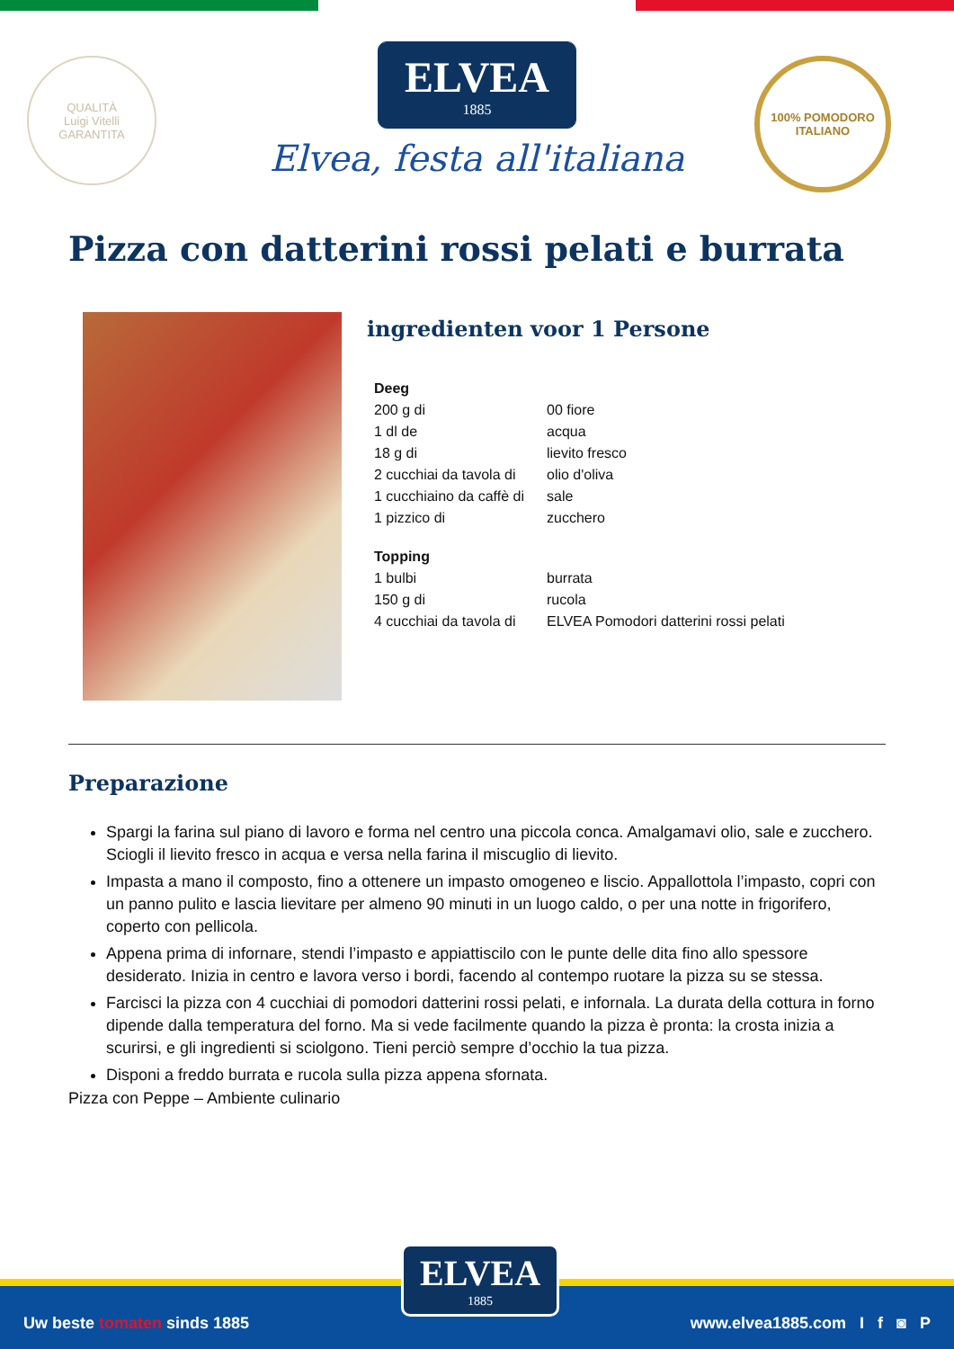QUALITÀ
Luigi Vitelli
GARANTITA
ELVEA 1885
Elvea, festa all'italiana
100% POMODORO
ITALIANO
Pizza con datterini rossi pelati e burrata
ingredienten voor 1 Persone
| Deeg | |
| 200 g di | 00 fiore |
| 1 dl de | acqua |
| 18 g di | lievito fresco |
| 2 cucchiai da tavola di | olio d'oliva |
| 1 cucchiaino da caffè di | sale |
| 1 pizzico di | zucchero |
| Topping | |
| 1 bulbi | burrata |
| 150 g di | rucola |
| 4 cucchiai da tavola di | ELVEA Pomodori datterini rossi pelati |
Preparazione
Spargi la farina sul piano di lavoro e forma nel centro una piccola conca. Amalgamavi olio, sale e zucchero. Sciogli il lievito fresco in acqua e versa nella farina il miscuglio di lievito.
Impasta a mano il composto, fino a ottenere un impasto omogeneo e liscio. Appallottola l’impasto, copri con un panno pulito e lascia lievitare per almeno 90 minuti in un luogo caldo, o per una notte in frigorifero, coperto con pellicola.
Appena prima di infornare, stendi l’impasto e appiattiscilo con le punte delle dita fino allo spessore desiderato. Inizia in centro e lavora verso i bordi, facendo al contempo ruotare la pizza su se stessa.
Farcisci la pizza con 4 cucchiai di pomodori datterini rossi pelati, e infornala. La durata della cottura in forno dipende dalla temperatura del forno. Ma si vede facilmente quando la pizza è pronta: la crosta inizia a scurirsi, e gli ingredienti si sciolgono. Tieni perciò sempre d’occhio la tua pizza.
Disponi a freddo burrata e rucola sulla pizza appena sfornata.
Pizza con Peppe – Ambiente culinario
Uw beste tomaten sinds 1885 www.elvea1885.com I f ◙ P
ELVEA
1885